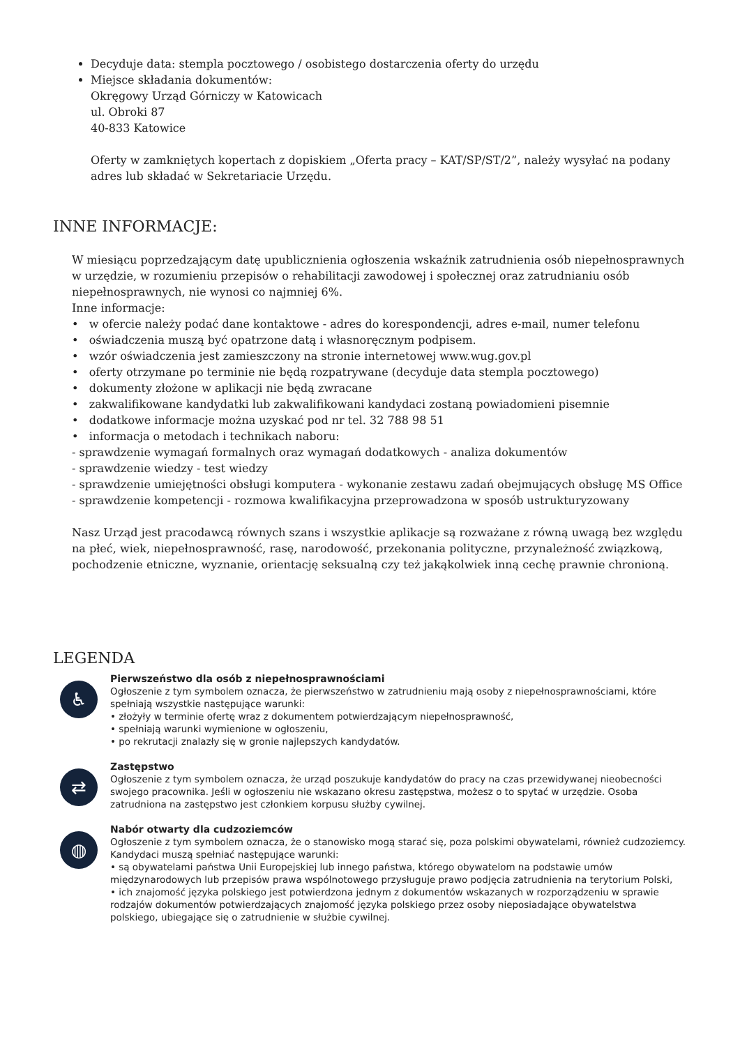Decyduje data: stempla pocztowego / osobistego dostarczenia oferty do urzędu
Miejsce składania dokumentów:
Okręgowy Urząd Górniczy w Katowicach
ul. Obroki 87
40-833 Katowice
Oferty w zamkniętych kopertach z dopiskiem „Oferta pracy – KAT/SP/ST/2”, należy wysyłać na podany adres lub składać w Sekretariacie Urzędu.
INNE INFORMACJE:
W miesiącu poprzedzającym datę upublicznienia ogłoszenia wskaźnik zatrudnienia osób niepełnosprawnych w urzędzie, w rozumieniu przepisów o rehabilitacji zawodowej i społecznej oraz zatrudnianiu osób niepełnosprawnych, nie wynosi co najmniej 6%.
Inne informacje:
• w ofercie należy podać dane kontaktowe - adres do korespondencji, adres e-mail, numer telefonu
• oświadczenia muszą być opatrzone datą i własnoręcznym podpisem.
• wzór oświadczenia jest zamieszczony na stronie internetowej www.wug.gov.pl
• oferty otrzymane po terminie nie będą rozpatrywane (decyduje data stempla pocztowego)
• dokumenty złożone w aplikacji nie będą zwracane
• zakwalifikowane kandydatki lub zakwalifikowani kandydaci zostaną powiadomieni pisemnie
• dodatkowe informacje można uzyskać pod nr tel. 32 788 98 51
• informacja o metodach i technikach naboru:
- sprawdzenie wymagań formalnych oraz wymagań dodatkowych - analiza dokumentów
- sprawdzenie wiedzy - test wiedzy
- sprawdzenie umiejętności obsługi komputera - wykonanie zestawu zadań obejmujących obsługę MS Office
- sprawdzenie kompetencji - rozmowa kwalifikacyjna przeprowadzona w sposób ustrukturyzowany
Nasz Urząd jest pracodawcą równych szans i wszystkie aplikacje są rozważane z równą uwagą bez względu na płeć, wiek, niepełnosprawność, rasę, narodowość, przekonania polityczne, przynależność związkową, pochodzenie etniczne, wyznanie, orientację seksualną czy też jakąkolwiek inną cechę prawnie chronioną.
LEGENDA
♿
Pierwszeństwo dla osób z niepełnosprawnościami
Ogłoszenie z tym symbolem oznacza, że pierwszeństwo w zatrudnieniu mają osoby z niepełnosprawnościami, które spełniają wszystkie następujące warunki:
• złożyły w terminie ofertę wraz z dokumentem potwierdzającym niepełnosprawność,
• spełniają warunki wymienione w ogłoszeniu,
• po rekrutacji znalazły się w gronie najlepszych kandydatów.
⇄
Zastępstwo
Ogłoszenie z tym symbolem oznacza, że urząd poszukuje kandydatów do pracy na czas przewidywanej nieobecności swojego pracownika. Jeśli w ogłoszeniu nie wskazano okresu zastępstwa, możesz o to spytać w urzędzie. Osoba zatrudniona na zastępstwo jest członkiem korpusu służby cywilnej.
◍
Nabór otwarty dla cudzoziemców
Ogłoszenie z tym symbolem oznacza, że o stanowisko mogą starać się, poza polskimi obywatelami, również cudzoziemcy. Kandydaci muszą spełniać następujące warunki:
• są obywatelami państwa Unii Europejskiej lub innego państwa, którego obywatelom na podstawie umów międzynarodowych lub przepisów prawa wspólnotowego przysługuje prawo podjęcia zatrudnienia na terytorium Polski,
• ich znajomość języka polskiego jest potwierdzona jednym z dokumentów wskazanych w rozporządzeniu w sprawie rodzajów dokumentów potwierdzających znajomość języka polskiego przez osoby nieposiadające obywatelstwa polskiego, ubiegające się o zatrudnienie w służbie cywilnej.